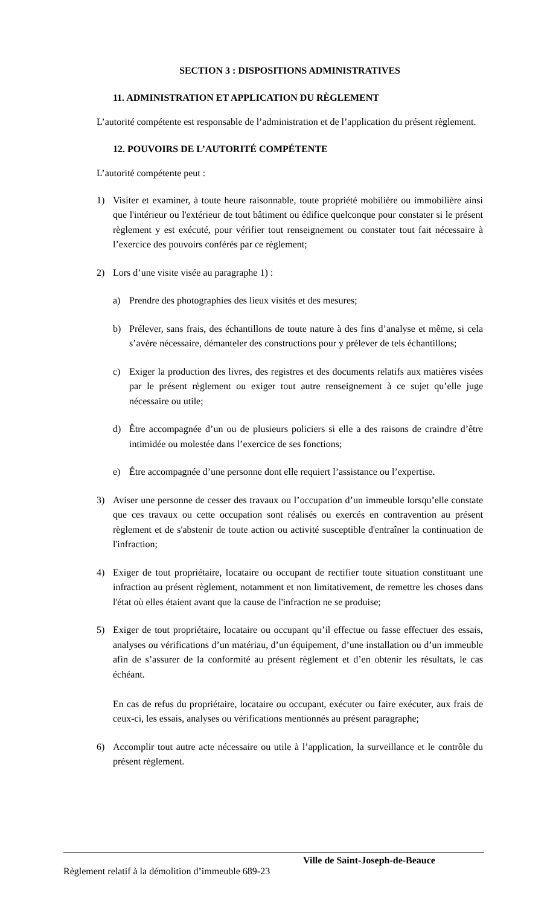SECTION 3 : DISPOSITIONS ADMINISTRATIVES
11. ADMINISTRATION ET APPLICATION DU RÈGLEMENT
L’autorité compétente est responsable de l’administration et de l’application du présent règlement.
12. POUVOIRS DE L’AUTORITÉ COMPÉTENTE
L’autorité compétente peut :
1) Visiter et examiner, à toute heure raisonnable, toute propriété mobilière ou immobilière ainsi que l'intérieur ou l'extérieur de tout bâtiment ou édifice quelconque pour constater si le présent règlement y est exécuté, pour vérifier tout renseignement ou constater tout fait nécessaire à l’exercice des pouvoirs conférés par ce règlement;
2) Lors d’une visite visée au paragraphe 1) :
a) Prendre des photographies des lieux visités et des mesures;
b) Prélever, sans frais, des échantillons de toute nature à des fins d’analyse et même, si cela s’avère nécessaire, démanteler des constructions pour y prélever de tels échantillons;
c) Exiger la production des livres, des registres et des documents relatifs aux matières visées par le présent règlement ou exiger tout autre renseignement à ce sujet qu’elle juge nécessaire ou utile;
d) Être accompagnée d’un ou de plusieurs policiers si elle a des raisons de craindre d’être intimidée ou molestée dans l’exercice de ses fonctions;
e) Être accompagnée d’une personne dont elle requiert l’assistance ou l’expertise.
3) Aviser une personne de cesser des travaux ou l’occupation d’un immeuble lorsqu’elle constate que ces travaux ou cette occupation sont réalisés ou exercés en contravention au présent règlement et de s'abstenir de toute action ou activité susceptible d'entraîner la continuation de l'infraction;
4) Exiger de tout propriétaire, locataire ou occupant de rectifier toute situation constituant une infraction au présent règlement, notamment et non limitativement, de remettre les choses dans l'état où elles étaient avant que la cause de l'infraction ne se produise;
5) Exiger de tout propriétaire, locataire ou occupant qu’il effectue ou fasse effectuer des essais, analyses ou vérifications d’un matériau, d’un équipement, d’une installation ou d’un immeuble afin de s’assurer de la conformité au présent règlement et d’en obtenir les résultats, le cas échéant.
En cas de refus du propriétaire, locataire ou occupant, exécuter ou faire exécuter, aux frais de ceux-ci, les essais, analyses ou vérifications mentionnés au présent paragraphe;
6) Accomplir tout autre acte nécessaire ou utile à l’application, la surveillance et le contrôle du présent règlement.
Ville de Saint-Joseph-de-Beauce
Règlement relatif à la démolition d’immeuble 689-23